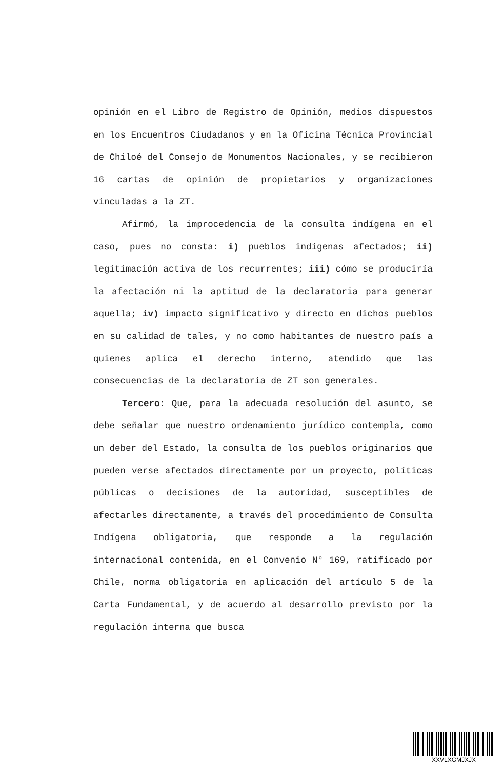opinión en el Libro de Registro de Opinión, medios dispuestos en los Encuentros Ciudadanos y en la Oficina Técnica Provincial de Chiloé del Consejo de Monumentos Nacionales, y se recibieron 16 cartas de opinión de propietarios y organizaciones vinculadas a la ZT.
Afirmó, la improcedencia de la consulta indígena en el caso, pues no consta: i) pueblos indígenas afectados; ii) legitimación activa de los recurrentes; iii) cómo se produciría la afectación ni la aptitud de la declaratoria para generar aquella; iv) impacto significativo y directo en dichos pueblos en su calidad de tales, y no como habitantes de nuestro país a quienes aplica el derecho interno, atendido que las consecuencias de la declaratoria de ZT son generales.
Tercero: Que, para la adecuada resolución del asunto, se debe señalar que nuestro ordenamiento jurídico contempla, como un deber del Estado, la consulta de los pueblos originarios que pueden verse afectados directamente por un proyecto, políticas públicas o decisiones de la autoridad, susceptibles de afectarles directamente, a través del procedimiento de Consulta Indígena obligatoria, que responde a la regulación internacional contenida, en el Convenio N° 169, ratificado por Chile, norma obligatoria en aplicación del artículo 5 de la Carta Fundamental, y de acuerdo al desarrollo previsto por la regulación interna que busca
XXVLXGMJXJX